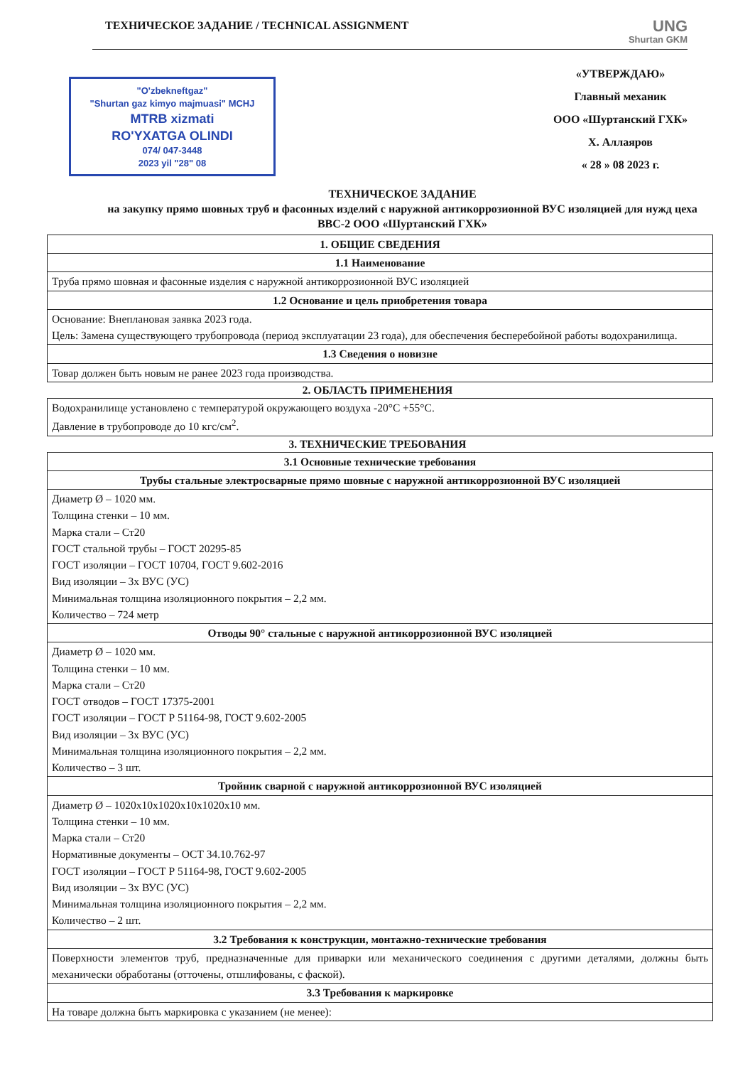ТЕХНИЧЕСКОЕ ЗАДАНИЕ / TECHNICAL ASSIGNMENT
UNG
Shurtan GKM
"O'zbekneftgaz"
"Shurtan gaz kimyo majmuasi" MCHJ
MTRB xizmati
RO'YXATGA OLINDI
074/ 047-3448
2023 yil "28" 08
«УТВЕРЖДАЮ»
Главный механик
ООО «Шуртанский ГХК»
Х. Аллаяров
« 28 » 08 2023 г.
ТЕХНИЧЕСКОЕ ЗАДАНИЕ
на закупку прямо шовных труб и фасонных изделий с наружной антикоррозионной ВУС изоляцией для нужд цеха ВВС-2 ООО «Шуртанский ГХК»
| 1. ОБЩИЕ СВЕДЕНИЯ |
| --- |
| 1.1 Наименование |
| Труба прямо шовная и фасонные изделия с наружной антикоррозионной ВУС изоляцией |
| 1.2 Основание и цель приобретения товара |
| Основание: Внеплановая заявка 2023 года. Цель: Замена существующего трубопровода (период эксплуатации 23 года), для обеспечения бесперебойной работы водохранилища. |
| 1.3 Сведения о новизне |
| Товар должен быть новым не ранее 2023 года производства. |
2. ОБЛАСТЬ ПРИМЕНЕНИЯ
| Водохранилище установлено с температурой окружающего воздуха -20°C +55°C. Давление в трубопроводе до 10 кгс/см<sup>2</sup>. |
3. ТЕХНИЧЕСКИЕ ТРЕБОВАНИЯ
| 3.1 Основные технические требования |
| --- |
| Трубы стальные электросварные прямо шовные с наружной антикоррозионной ВУС изоляцией |
| Диаметр Ø – 1020 мм. Толщина стенки – 10 мм. Марка стали – Ст20 ГОСТ стальной трубы – ГОСТ 20295-85 ГОСТ изоляции – ГОСТ 10704, ГОСТ 9.602-2016 Вид изоляции – 3х ВУС (УС) Минимальная толщина изоляционного покрытия – 2,2 мм. Количество – 724 метр |
| Отводы 90° стальные с наружной антикоррозионной ВУС изоляцией |
| Диаметр Ø – 1020 мм. Толщина стенки – 10 мм. Марка стали – Ст20 ГОСТ отводов – ГОСТ 17375-2001 ГОСТ изоляции – ГОСТ Р 51164-98, ГОСТ 9.602-2005 Вид изоляции – 3х ВУС (УС) Минимальная толщина изоляционного покрытия – 2,2 мм. Количество – 3 шт. |
| Тройник сварной с наружной антикоррозионной ВУС изоляцией |
| Диаметр Ø – 1020x10x1020x10x1020x10 мм. Толщина стенки – 10 мм. Марка стали – Ст20 Нормативные документы – ОСТ 34.10.762-97 ГОСТ изоляции – ГОСТ Р 51164-98, ГОСТ 9.602-2005 Вид изоляции – 3х ВУС (УС) Минимальная толщина изоляционного покрытия – 2,2 мм. Количество – 2 шт. |
| 3.2 Требования к конструкции, монтажно-технические требования |
| Поверхности элементов труб, предназначенные для приварки или механического соединения с другими деталями, должны быть механически обработаны (отточены, отшлифованы, с фаской). |
| 3.3 Требования к маркировке |
| На товаре должна быть маркировка с указанием (не менее): |